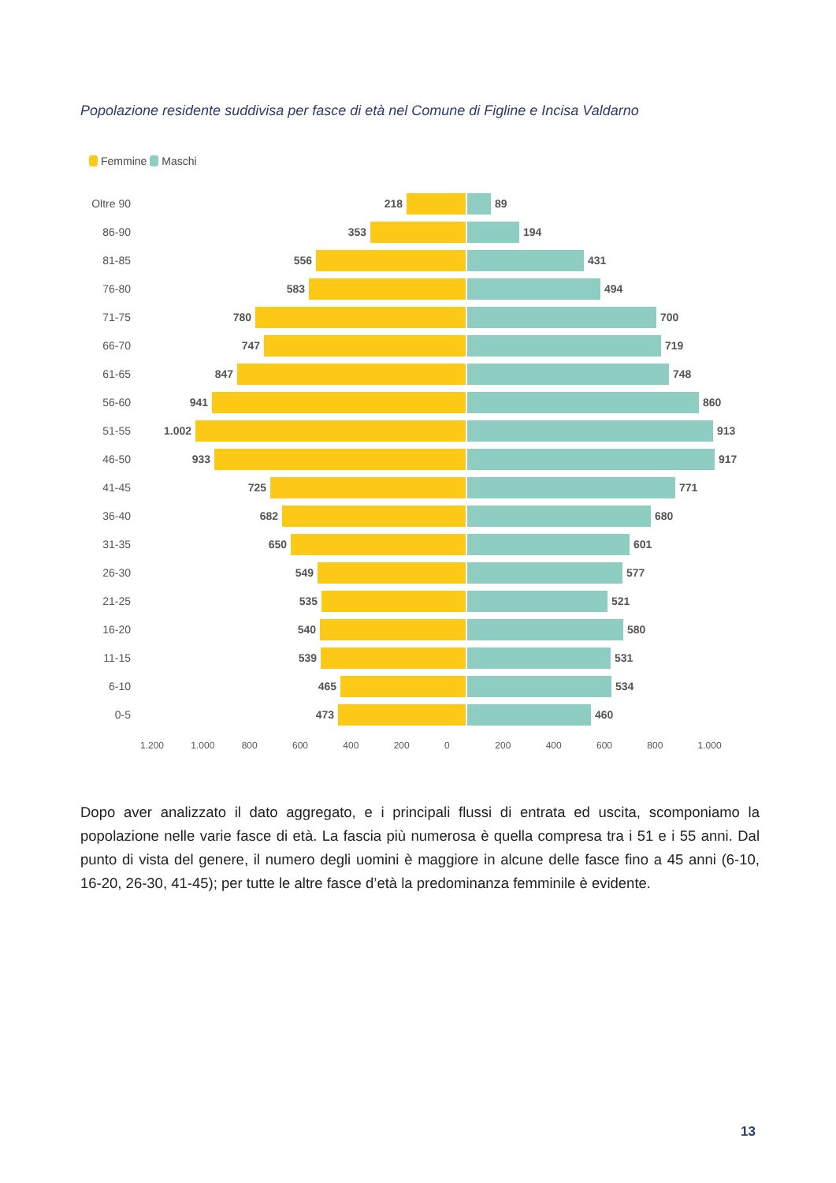Popolazione residente suddivisa per fasce di età nel Comune di Figline e Incisa Valdarno
Femmine Maschi
Oltre 90
218 89
86-90 353 194
81-85 556 431
76-80 583 494
71-75 780 700
66-70 747 719
61-65 847 748
56-60 941 860
51-55 1.002 913
46-50 933 917
41-45 725 771
36-40 682 680
31-35 650 601
26-30 549 577
21-25 535 521
16-20 540 580
11-15 539 531
6-10 465 534
0-5 473 460
1.200 1.000 800 600 400 200 0 200 400 600 800 1.000
Dopo aver analizzato il dato aggregato, e i principali flussi di entrata ed uscita, scomponiamo la popolazione nelle varie fasce di età. La fascia più numerosa è quella compresa tra i 51 e i 55 anni. Dal punto di vista del genere, il numero degli uomini è maggiore in alcune delle fasce fino a 45 anni (6-10, 16-20, 26-30, 41-45); per tutte le altre fasce d’età la predominanza femminile è evidente.
13